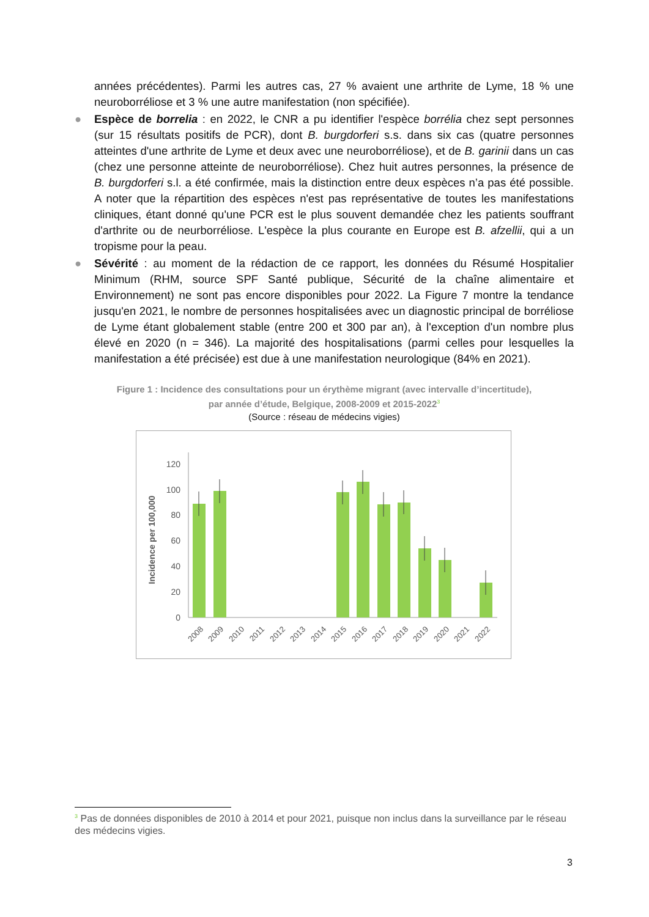années précédentes). Parmi les autres cas, 27 % avaient une arthrite de Lyme, 18 % une neuroborréliose et 3 % une autre manifestation (non spécifiée).
● Espèce de borrelia : en 2022, le CNR a pu identifier l'espèce borrélia chez sept personnes (sur 15 résultats positifs de PCR), dont B. burgdorferi s.s. dans six cas (quatre personnes atteintes d'une arthrite de Lyme et deux avec une neuroborréliose), et de B. garinii dans un cas (chez une personne atteinte de neuroborréliose). Chez huit autres personnes, la présence de B. burgdorferi s.l. a été confirmée, mais la distinction entre deux espèces n’a pas été possible. A noter que la répartition des espèces n'est pas représentative de toutes les manifestations cliniques, étant donné qu'une PCR est le plus souvent demandée chez les patients souffrant d'arthrite ou de neurborréliose. L'espèce la plus courante en Europe est B. afzellii, qui a un tropisme pour la peau.
● Sévérité : au moment de la rédaction de ce rapport, les données du Résumé Hospitalier Minimum (RHM, source SPF Santé publique, Sécurité de la chaîne alimentaire et Environnement) ne sont pas encore disponibles pour 2022. La Figure 7 montre la tendance jusqu'en 2021, le nombre de personnes hospitalisées avec un diagnostic principal de borréliose de Lyme étant globalement stable (entre 200 et 300 par an), à l'exception d'un nombre plus élevé en 2020 (n = 346). La majorité des hospitalisations (parmi celles pour lesquelles la manifestation a été précisée) est due à une manifestation neurologique (84% en 2021).
Figure 1 : Incidence des consultations pour un érythème migrant (avec intervalle d’incertitude),
par année d’étude, Belgique, 2008-2009 et 2015-2022<sup>3</sup>
(Source : réseau de médecins vigies)
Incidence per 100,000
0
20
40
60
80
100
120
2008
2009
2010
2011
2012
2013
2014
2015
2016
2017
2018
2019
2020
2021
2022
<sup>3</sup> Pas de données disponibles de 2010 à 2014 et pour 2021, puisque non inclus dans la surveillance par le réseau des médecins vigies.
3